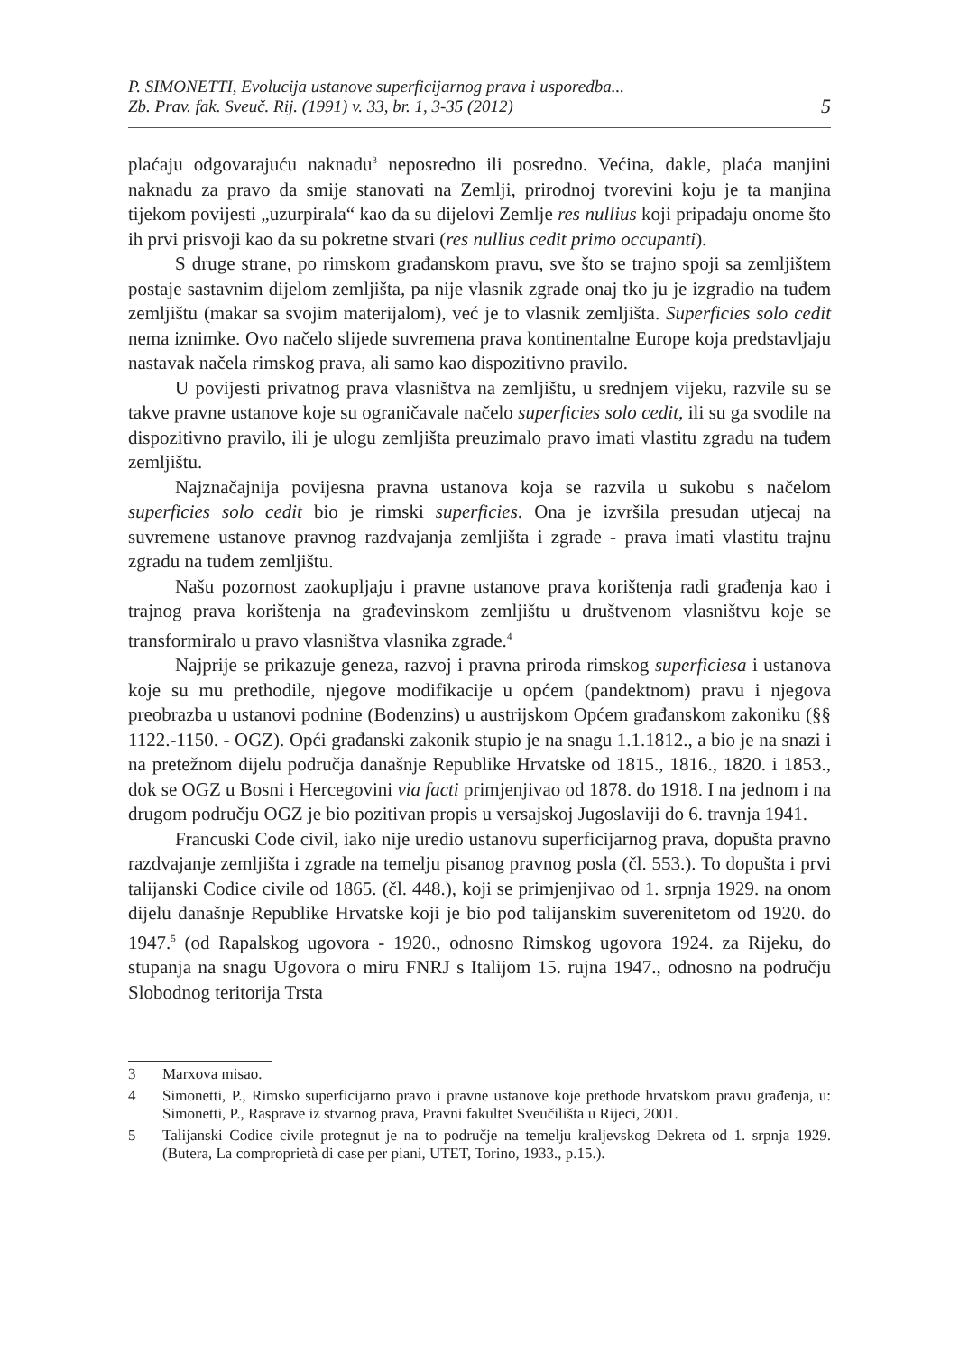P. SIMONETTI, Evolucija ustanove superficijarnog prava i usporedba...
Zb. Prav. fak. Sveuč. Rij. (1991) v. 33, br. 1, 3-35 (2012)
5
plaćaju odgovarajuću naknadu<sup>3</sup> neposredno ili posredno. Većina, dakle, plaća manjini naknadu za pravo da smije stanovati na Zemlji, prirodnoj tvorevini koju je ta manjina tijekom povijesti „uzurpirala“ kao da su dijelovi Zemlje res nullius koji pripadaju onome što ih prvi prisvoji kao da su pokretne stvari (res nullius cedit primo occupanti).
S druge strane, po rimskom građanskom pravu, sve što se trajno spoji sa zemljištem postaje sastavnim dijelom zemljišta, pa nije vlasnik zgrade onaj tko ju je izgradio na tuđem zemljištu (makar sa svojim materijalom), već je to vlasnik zemljišta. Superficies solo cedit nema iznimke. Ovo načelo slijede suvremena prava kontinentalne Europe koja predstavljaju nastavak načela rimskog prava, ali samo kao dispozitivno pravilo.
U povijesti privatnog prava vlasništva na zemljištu, u srednjem vijeku, razvile su se takve pravne ustanove koje su ograničavale načelo superficies solo cedit, ili su ga svodile na dispozitivno pravilo, ili je ulogu zemljišta preuzimalo pravo imati vlastitu zgradu na tuđem zemljištu.
Najznačajnija povijesna pravna ustanova koja se razvila u sukobu s načelom superficies solo cedit bio je rimski superficies. Ona je izvršila presudan utjecaj na suvremene ustanove pravnog razdvajanja zemljišta i zgrade - prava imati vlastitu trajnu zgradu na tuđem zemljištu.
Našu pozornost zaokupljaju i pravne ustanove prava korištenja radi građenja kao i trajnog prava korištenja na građevinskom zemljištu u društvenom vlasništvu koje se transformiralo u pravo vlasništva vlasnika zgrade.<sup>4</sup>
Najprije se prikazuje geneza, razvoj i pravna priroda rimskog superficiesa i ustanova koje su mu prethodile, njegove modifikacije u općem (pandektnom) pravu i njegova preobrazba u ustanovi podnine (Bodenzins) u austrijskom Općem građanskom zakoniku (§§ 1122.-1150. - OGZ). Opći građanski zakonik stupio je na snagu 1.1.1812., a bio je na snazi i na pretežnom dijelu područja današnje Republike Hrvatske od 1815., 1816., 1820. i 1853., dok se OGZ u Bosni i Hercegovini via facti primjenjivao od 1878. do 1918. I na jednom i na drugom području OGZ je bio pozitivan propis u versajskoj Jugoslaviji do 6. travnja 1941.
Francuski Code civil, iako nije uredio ustanovu superficijarnog prava, dopušta pravno razdvajanje zemljišta i zgrade na temelju pisanog pravnog posla (čl. 553.). To dopušta i prvi talijanski Codice civile od 1865. (čl. 448.), koji se primjenjivao od 1. srpnja 1929. na onom dijelu današnje Republike Hrvatske koji je bio pod talijanskim suverenitetom od 1920. do 1947.<sup>5</sup> (od Rapalskog ugovora - 1920., odnosno Rimskog ugovora 1924. za Rijeku, do stupanja na snagu Ugovora o miru FNRJ s Italijom 15. rujna 1947., odnosno na području Slobodnog teritorija Trsta
3 Marxova misao.
4 Simonetti, P., Rimsko superficijarno pravo i pravne ustanove koje prethode hrvatskom pravu građenja, u: Simonetti, P., Rasprave iz stvarnog prava, Pravni fakultet Sveučilišta u Rijeci, 2001.
5 Talijanski Codice civile protegnut je na to područje na temelju kraljevskog Dekreta od 1. srpnja 1929. (Butera, La comproprietà di case per piani, UTET, Torino, 1933., p.15.).